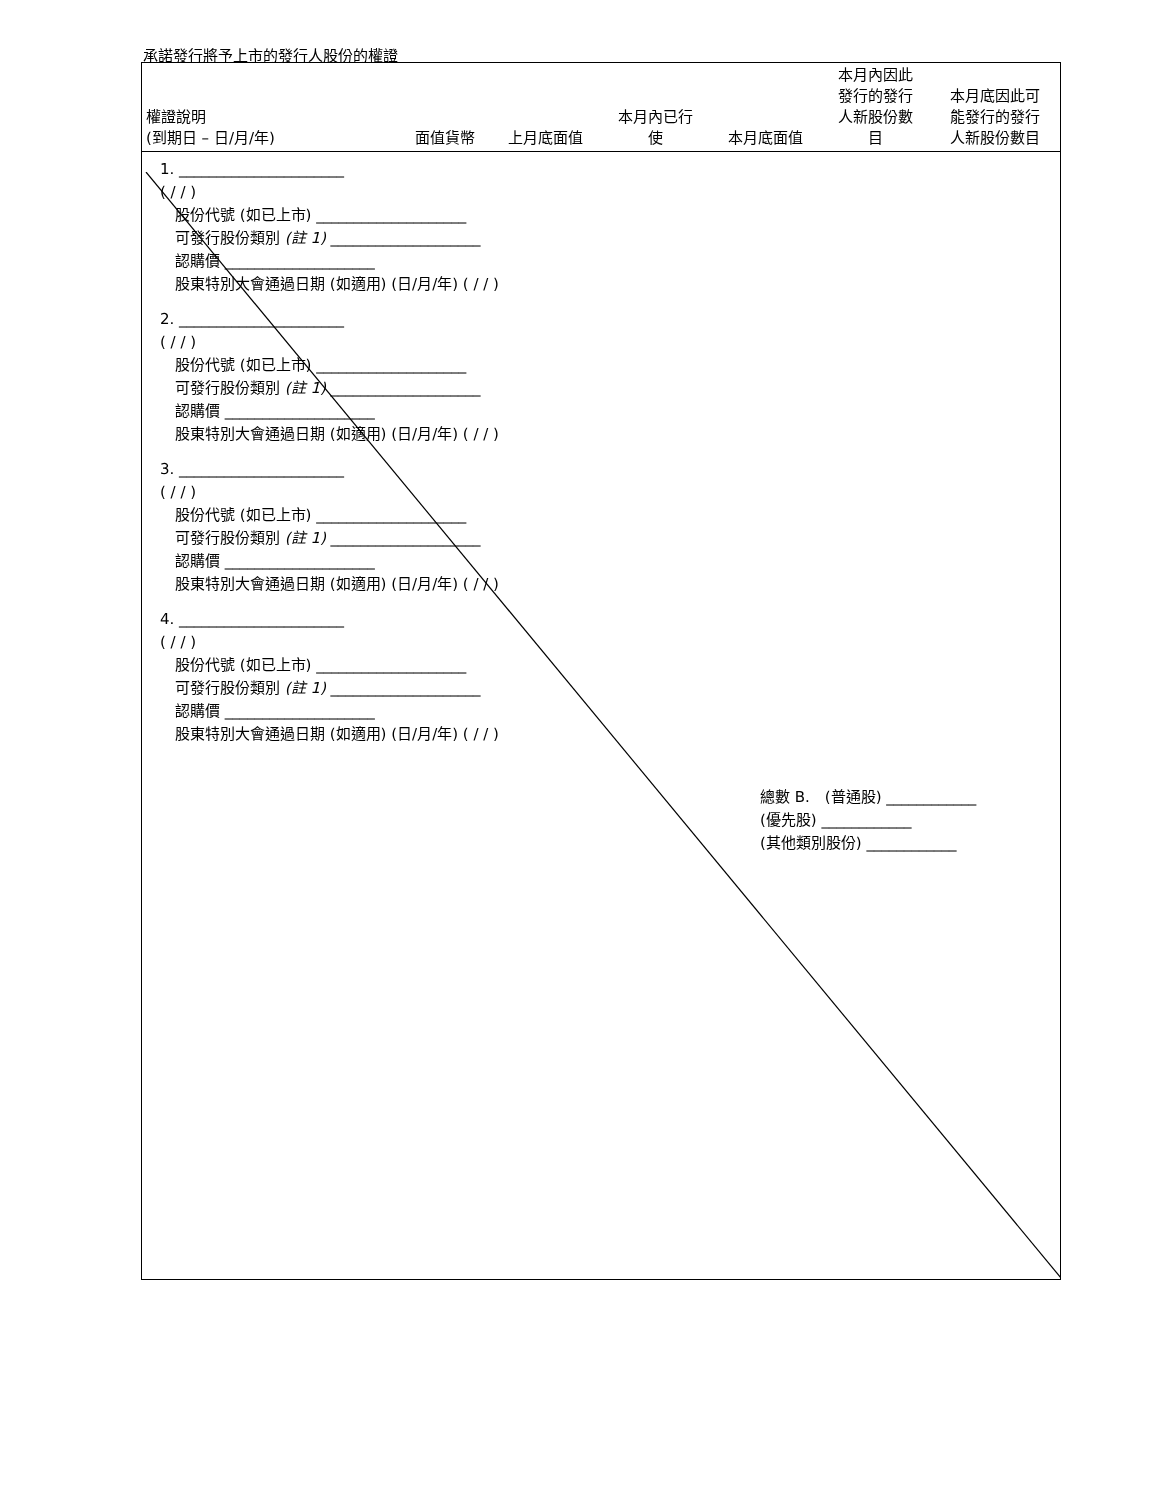承諾發行將予上市的發行人股份的權證
| 權證說明 (到期日 – 日/月/年) | 面值貨幣 | 上月底面值 | 本月內已行 使 | 本月底面值 | 本月內因此 發行的發行 人新股份數 目 | 本月底因此可 能發行的發行 人新股份數目 |
| --- | --- | --- | --- | --- | --- | --- |
| 1. ______________________ ( / / ) 股份代號 (如已上市) ____________________ 可發行股份類別 (註 1) ____________________ 認購價 ____________________ 股東特別大會通過日期 (如適用) (日/月/年) ( / / ) 2. ______________________ ( / / ) 股份代號 (如已上市) ____________________ 可發行股份類別 (註 1) ____________________ 認購價 ____________________ 股東特別大會通過日期 (如適用) (日/月/年) ( / / ) 3. ______________________ ( / / ) 股份代號 (如已上市) ____________________ 可發行股份類別 (註 1) ____________________ 認購價 ____________________ 股東特別大會通過日期 (如適用) (日/月/年) ( / / ) 4. ______________________ ( / / ) 股份代號 (如已上市) ____________________ 可發行股份類別 (註 1) ____________________ 認購價 ____________________ 股東特別大會通過日期 (如適用) (日/月/年) ( / / ) 總數 B. (普通股) ____________ (優先股) ____________ (其他類別股份) ____________ | | | | | | |